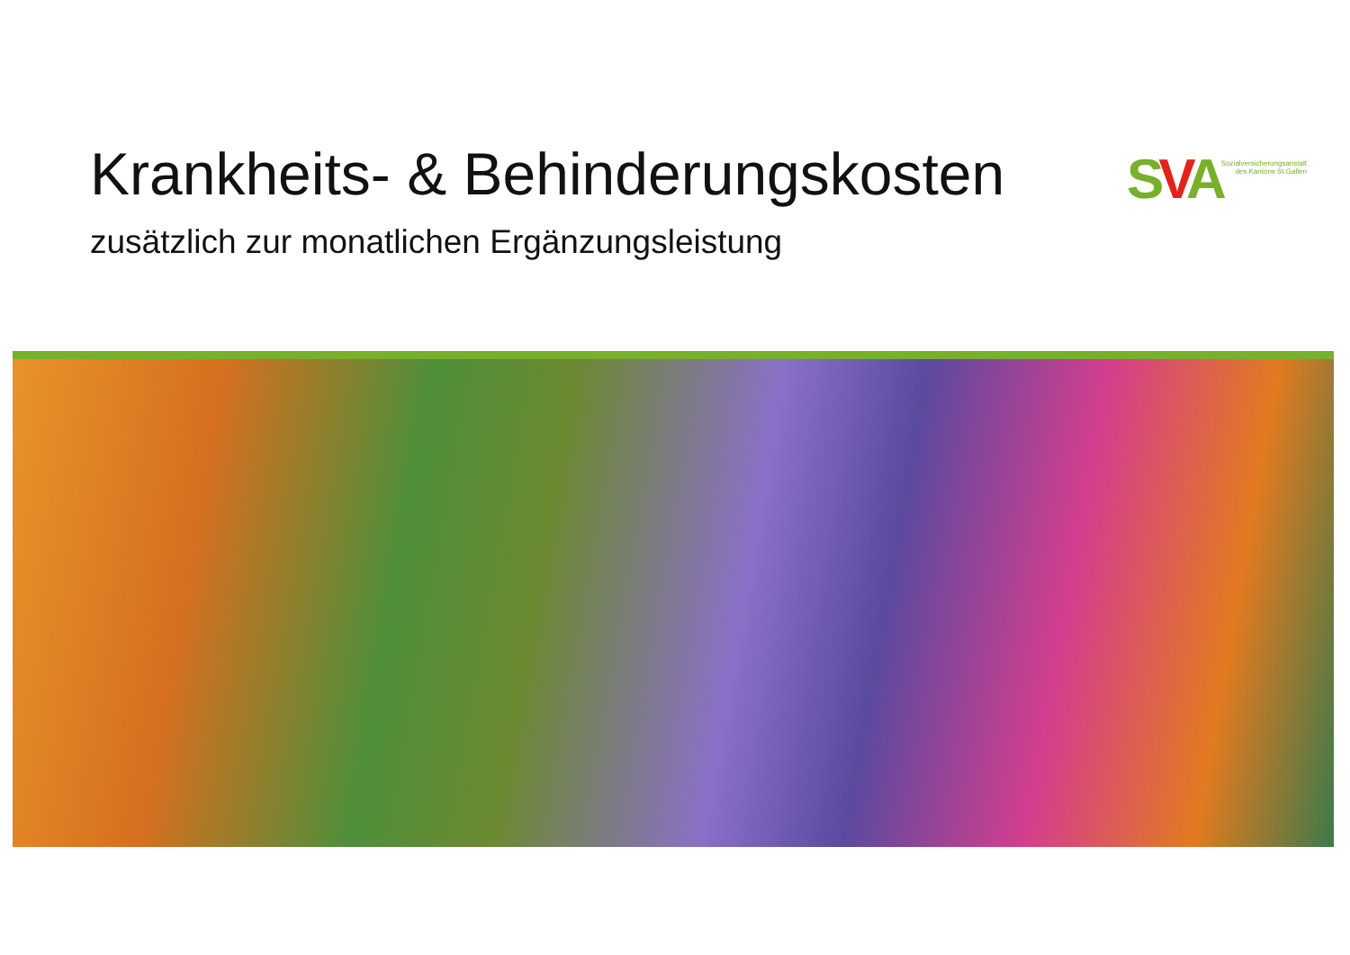Krankheits- & Behinderungskosten
SVA
Sozialversicherungsanstalt
des Kantons St.Gallen
zusätzlich zur monatlichen Ergänzungsleistung